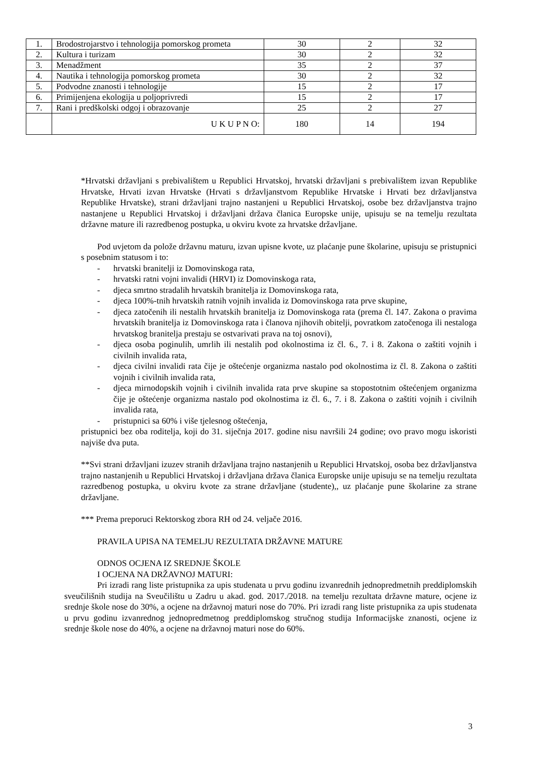| 1. | Brodostrojarstvo i tehnologija pomorskog prometa | 30 | 2 | 32 |
| 2. | Kultura i turizam | 30 | 2 | 32 |
| 3. | Menadžment | 35 | 2 | 37 |
| 4. | Nautika i tehnologija pomorskog prometa | 30 | 2 | 32 |
| 5. | Podvodne znanosti i tehnologije | 15 | 2 | 17 |
| 6. | Primijenjena ekologija u poljoprivredi | 15 | 2 | 17 |
| 7. | Rani i predškolski odgoj i obrazovanje | 25 | 2 | 27 |
| | U K U P N O: | 180 | 14 | 194 |
*Hrvatski državljani s prebivalištem u Republici Hrvatskoj, hrvatski državljani s prebivalištem izvan Republike Hrvatske, Hrvati izvan Hrvatske (Hrvati s državljanstvom Republike Hrvatske i Hrvati bez državljanstva Republike Hrvatske), strani državljani trajno nastanjeni u Republici Hrvatskoj, osobe bez državljanstva trajno nastanjene u Republici Hrvatskoj i državljani država članica Europske unije, upisuju se na temelju rezultata državne mature ili razredbenog postupka, u okviru kvote za hrvatske državljane.
Pod uvjetom da polože državnu maturu, izvan upisne kvote, uz plaćanje pune školarine, upisuju se pristupnici s posebnim statusom i to:
- hrvatski branitelji iz Domovinskoga rata,
- hrvatski ratni vojni invalidi (HRVI) iz Domovinskoga rata,
- djeca smrtno stradalih hrvatskih branitelja iz Domovinskoga rata,
- djeca 100%-tnih hrvatskih ratnih vojnih invalida iz Domovinskoga rata prve skupine,
- djeca zatočenih ili nestalih hrvatskih branitelja iz Domovinskoga rata (prema čl. 147. Zakona o pravima hrvatskih branitelja iz Domovinskoga rata i članova njihovih obitelji, povratkom zatočenoga ili nestaloga hrvatskog branitelja prestaju se ostvarivati prava na toj osnovi),
- djeca osoba poginulih, umrlih ili nestalih pod okolnostima iz čl. 6., 7. i 8. Zakona o zaštiti vojnih i civilnih invalida rata,
- djeca civilni invalidi rata čije je oštećenje organizma nastalo pod okolnostima iz čl. 8. Zakona o zaštiti vojnih i civilnih invalida rata,
- djeca mirnodopskih vojnih i civilnih invalida rata prve skupine sa stopostotnim oštećenjem organizma čije je oštećenje organizma nastalo pod okolnostima iz čl. 6., 7. i 8. Zakona o zaštiti vojnih i civilnih invalida rata,
- pristupnici sa 60% i više tjelesnog oštećenja,
pristupnici bez oba roditelja, koji do 31. siječnja 2017. godine nisu navršili 24 godine; ovo pravo mogu iskoristi najviše dva puta.
**Svi strani državljani izuzev stranih državljana trajno nastanjenih u Republici Hrvatskoj, osoba bez državljanstva trajno nastanjenih u Republici Hrvatskoj i državljana država članica Europske unije upisuju se na temelju rezultata razredbenog postupka, u okviru kvote za strane državljane (studente),, uz plaćanje pune školarine za strane državljane.
*** Prema preporuci Rektorskog zbora RH od 24. veljače 2016.
PRAVILA UPISA NA TEMELJU REZULTATA DRŽAVNE MATURE
ODNOS OCJENA IZ SREDNJE ŠKOLE
I OCJENA NA DRŽAVNOJ MATURI:
Pri izradi rang liste pristupnika za upis studenata u prvu godinu izvanrednih jednopredmetnih preddiplomskih sveučilišnih studija na Sveučilištu u Zadru u akad. god. 2017./2018. na temelju rezultata državne mature, ocjene iz srednje škole nose do 30%, a ocjene na državnoj maturi nose do 70%. Pri izradi rang liste pristupnika za upis studenata u prvu godinu izvanrednog jednopredmetnog preddiplomskog stručnog studija Informacijske znanosti, ocjene iz srednje škole nose do 40%, a ocjene na državnoj maturi nose do 60%.
3